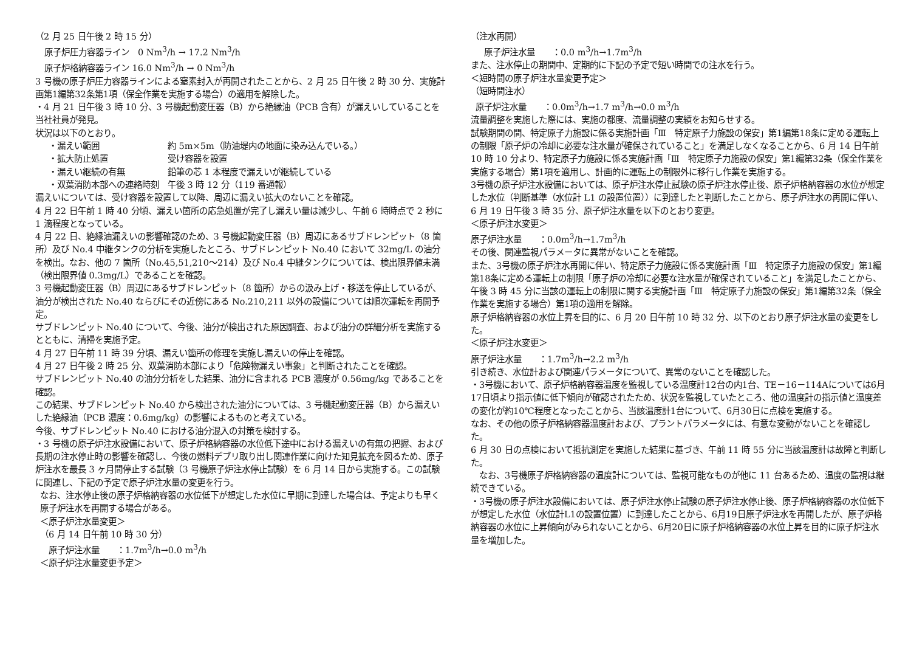（2 月 25 日午後 2 時 15 分）
原子炉圧力容器ライン　0 Nm<sup>3</sup>/h → 17.2 Nm<sup>3</sup>/h
原子炉格納容器ライン 16.0 Nm<sup>3</sup>/h → 0 Nm<sup>3</sup>/h
3 号機の原子炉圧力容器ラインによる窒素封入が再開されたことから、2 月 25 日午後 2 時 30 分、実施計画第1編第32条第1項（保全作業を実施する場合）の適用を解除した。
・4 月 21 日午後 3 時 10 分、3 号機起動変圧器（B）から絶縁油（PCB 含有）が漏えいしていることを当社社員が発見。
状況は以下のとおり。
・漏えい範囲 約 5m×5m（防油堤内の地面に染み込んでいる。）
・拡大防止処置 受け容器を設置
・漏えい継続の有無 鉛筆の芯 1 本程度で漏えいが継続している
・双葉消防本部への連絡時刻　午後 3 時 12 分（119 番通報）
漏えいについては、受け容器を設置して以降、周辺に漏えい拡大のないことを確認。
4 月 22 日午前 1 時 40 分頃、漏えい箇所の応急処置が完了し漏えい量は減少し、午前 6 時時点で 2 秒に 1 滴程度となっている。
4 月 22 日、絶縁油漏えいの影響確認のため、3 号機起動変圧器（B）周辺にあるサブドレンピット（8 箇所）及び No.4 中継タンクの分析を実施したところ、サブドレンピット No.40 において 32mg/L の油分を検出。なお、他の 7 箇所（No.45,51,210～214）及び No.4 中継タンクについては、検出限界値未満（検出限界値 0.3mg/L）であることを確認。
3 号機起動変圧器（B）周辺にあるサブドレンピット（8 箇所）からの汲み上げ・移送を停止しているが、油分が検出された No.40 ならびにその近傍にある No.210,211 以外の設備については順次運転を再開予定。
サブドレンピット No.40 について、今後、油分が検出された原因調査、および油分の詳細分析を実施するとともに、清掃を実施予定。
4 月 27 日午前 11 時 39 分頃、漏えい箇所の修理を実施し漏えいの停止を確認。
4 月 27 日午後 2 時 25 分、双葉消防本部により「危険物漏えい事象」と判断されたことを確認。
サブドレンピット No.40 の油分分析をした結果、油分に含まれる PCB 濃度が 0.56mg/kg であることを確認。
この結果、サブドレンピット No.40 から検出された油分については、3 号機起動変圧器（B）から漏えいした絶縁油（PCB 濃度：0.6mg/kg）の影響によるものと考えている。
今後、サブドレンピット No.40 における油分混入の対策を検討する。
・3 号機の原子炉注水設備において、原子炉格納容器の水位低下途中における漏えいの有無の把握、および長期の注水停止時の影響を確認し、今後の燃料デブリ取り出し関連作業に向けた知見拡充を図るため、原子炉注水を最長 3 ヶ月間停止する試験（3 号機原子炉注水停止試験）を 6 月 14 日から実施する。この試験に関連し、下記の予定で原子炉注水量の変更を行う。
なお、注水停止後の原子炉格納容器の水位低下が想定した水位に早期に到達した場合は、予定よりも早く原子炉注水を再開する場合がある。
＜原子炉注水量変更＞
（6 月 14 日午前 10 時 30 分）
原子炉注水量　　：1.7m<sup>3</sup>/h→0.0 m<sup>3</sup>/h
＜原子炉注水量変更予定＞
（注水再開）
原子炉注水量　　：0.0 m<sup>3</sup>/h→1.7m<sup>3</sup>/h
また、注水停止の期間中、定期的に下記の予定で短い時間での注水を行う。
＜短時間の原子炉注水量変更予定＞
（短時間注水）
原子炉注水量　　：0.0m<sup>3</sup>/h→1.7 m<sup>3</sup>/h→0.0 m<sup>3</sup>/h
流量調整を実施した際には、実施の都度、流量調整の実績をお知らせする。
試験期間の間、特定原子力施設に係る実施計画「Ⅲ　特定原子力施設の保安」第1編第18条に定める運転上の制限「原子炉の冷却に必要な注水量が確保されていること」を満足しなくなることから、6 月 14 日午前 10 時 10 分より、特定原子力施設に係る実施計画「Ⅲ　特定原子力施設の保安」第1編第32条（保全作業を実施する場合）第1項を適用し、計画的に運転上の制限外に移行し作業を実施する。
3号機の原子炉注水設備においては、原子炉注水停止試験の原子炉注水停止後、原子炉格納容器の水位が想定した水位（判断基準（水位計 L1 の設置位置））に到達したと判断したことから、原子炉注水の再開に伴い、6 月 19 日午後 3 時 35 分、原子炉注水量を以下のとおり変更。
＜原子炉注水変更＞
原子炉注水量　　：0.0m<sup>3</sup>/h→1.7m<sup>3</sup>/h
その後、関連監視パラメータに異常がないことを確認。
また、3号機の原子炉注水再開に伴い、特定原子力施設に係る実施計画「Ⅲ　特定原子力施設の保安」第1編第18条に定める運転上の制限「原子炉の冷却に必要な注水量が確保されていること」を満足したことから、午後 3 時 45 分に当該の運転上の制限に関する実施計画「Ⅲ　特定原子力施設の保安」第1編第32条（保全作業を実施する場合）第1項の適用を解除。
原子炉格納容器の水位上昇を目的に、6 月 20 日午前 10 時 32 分、以下のとおり原子炉注水量の変更をした。
＜原子炉注水変更＞
原子炉注水量　　：1.7m<sup>3</sup>/h→2.2 m<sup>3</sup>/h
引き続き、水位計および関連パラメータについて、異常のないことを確認した。
・3号機において、原子炉格納容器温度を監視している温度計12台の内1台、TE－16－114Aについては6月17日頃より指示値に低下傾向が確認されたため、状況を監視していたところ、他の温度計の指示値と温度差の変化が約10℃程度となったことから、当該温度計1台について、6月30日に点検を実施する。
なお、その他の原子炉格納容器温度計および、プラントパラメータには、有意な変動がないことを確認した。
6 月 30 日の点検において抵抗測定を実施した結果に基づき、午前 11 時 55 分に当該温度計は故障と判断した。
　なお、3号機原子炉格納容器の温度計については、監視可能なものが他に 11 台あるため、温度の監視は継続できている。
・3号機の原子炉注水設備においては、原子炉注水停止試験の原子炉注水停止後、原子炉格納容器の水位低下が想定した水位（水位計L1の設置位置）に到達したことから、6月19日原子炉注水を再開したが、原子炉格納容器の水位に上昇傾向がみられないことから、6月20日に原子炉格納容器の水位上昇を目的に原子炉注水量を増加した。